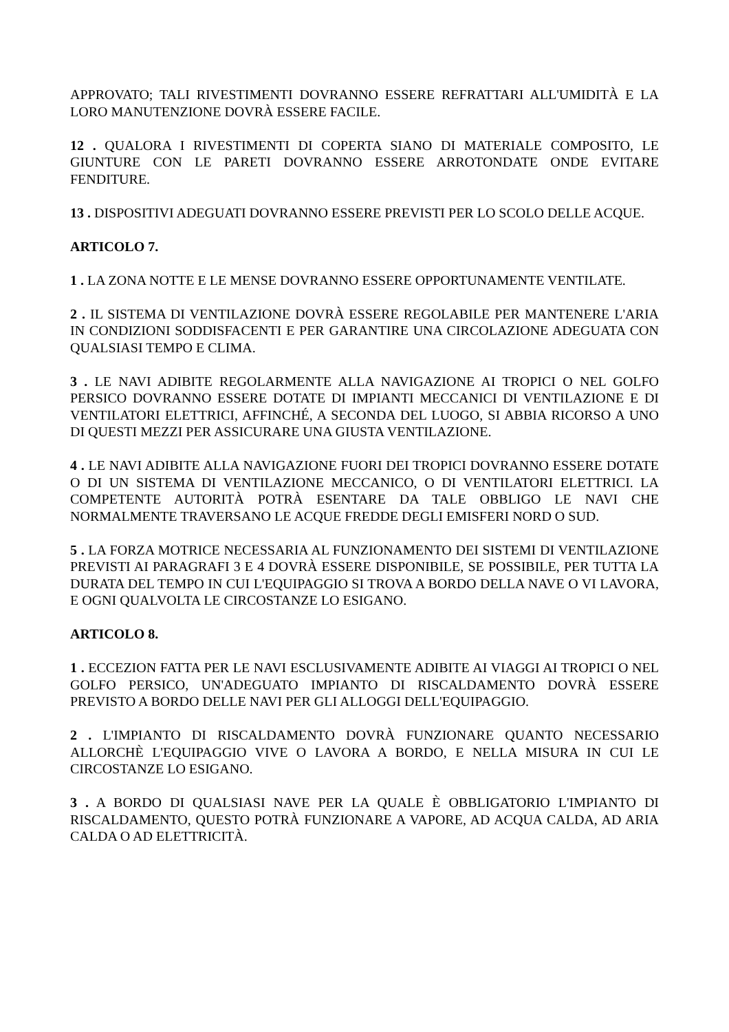APPROVATO; TALI RIVESTIMENTI DOVRANNO ESSERE REFRATTARI ALL'UMIDITÀ E LA LORO MANUTENZIONE DOVRÀ ESSERE FACILE.
12 . QUALORA I RIVESTIMENTI DI COPERTA SIANO DI MATERIALE COMPOSITO, LE GIUNTURE CON LE PARETI DOVRANNO ESSERE ARROTONDATE ONDE EVITARE FENDITURE.
13 . DISPOSITIVI ADEGUATI DOVRANNO ESSERE PREVISTI PER LO SCOLO DELLE ACQUE.
ARTICOLO 7.
1 . LA ZONA NOTTE E LE MENSE DOVRANNO ESSERE OPPORTUNAMENTE VENTILATE.
2 . IL SISTEMA DI VENTILAZIONE DOVRÀ ESSERE REGOLABILE PER MANTENERE L'ARIA IN CONDIZIONI SODDISFACENTI E PER GARANTIRE UNA CIRCOLAZIONE ADEGUATA CON QUALSIASI TEMPO E CLIMA.
3 . LE NAVI ADIBITE REGOLARMENTE ALLA NAVIGAZIONE AI TROPICI O NEL GOLFO PERSICO DOVRANNO ESSERE DOTATE DI IMPIANTI MECCANICI DI VENTILAZIONE E DI VENTILATORI ELETTRICI, AFFINCHÉ, A SECONDA DEL LUOGO, SI ABBIA RICORSO A UNO DI QUESTI MEZZI PER ASSICURARE UNA GIUSTA VENTILAZIONE.
4 . LE NAVI ADIBITE ALLA NAVIGAZIONE FUORI DEI TROPICI DOVRANNO ESSERE DOTATE O DI UN SISTEMA DI VENTILAZIONE MECCANICO, O DI VENTILATORI ELETTRICI. LA COMPETENTE AUTORITÀ POTRÀ ESENTARE DA TALE OBBLIGO LE NAVI CHE NORMALMENTE TRAVERSANO LE ACQUE FREDDE DEGLI EMISFERI NORD O SUD.
5 . LA FORZA MOTRICE NECESSARIA AL FUNZIONAMENTO DEI SISTEMI DI VENTILAZIONE PREVISTI AI PARAGRAFI 3 E 4 DOVRÀ ESSERE DISPONIBILE, SE POSSIBILE, PER TUTTA LA DURATA DEL TEMPO IN CUI L'EQUIPAGGIO SI TROVA A BORDO DELLA NAVE O VI LAVORA, E OGNI QUALVOLTA LE CIRCOSTANZE LO ESIGANO.
ARTICOLO 8.
1 . ECCEZION FATTA PER LE NAVI ESCLUSIVAMENTE ADIBITE AI VIAGGI AI TROPICI O NEL GOLFO PERSICO, UN'ADEGUATO IMPIANTO DI RISCALDAMENTO DOVRÀ ESSERE PREVISTO A BORDO DELLE NAVI PER GLI ALLOGGI DELL'EQUIPAGGIO.
2 . L'IMPIANTO DI RISCALDAMENTO DOVRÀ FUNZIONARE QUANTO NECESSARIO ALLORCHÈ L'EQUIPAGGIO VIVE O LAVORA A BORDO, E NELLA MISURA IN CUI LE CIRCOSTANZE LO ESIGANO.
3 . A BORDO DI QUALSIASI NAVE PER LA QUALE È OBBLIGATORIO L'IMPIANTO DI RISCALDAMENTO, QUESTO POTRÀ FUNZIONARE A VAPORE, AD ACQUA CALDA, AD ARIA CALDA O AD ELETTRICITÀ.